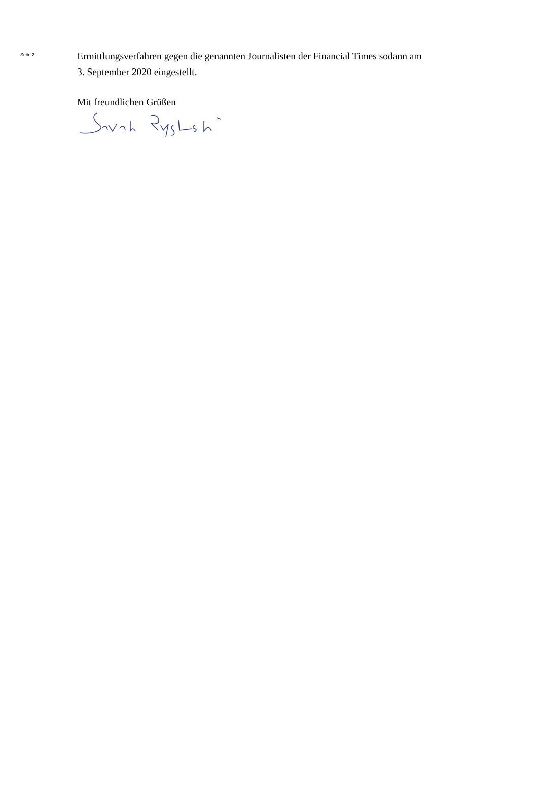Seite 2
Ermittlungsverfahren gegen die genannten Journalisten der Financial Times sodann am
3. September 2020 eingestellt.
Mit freundlichen Grüßen